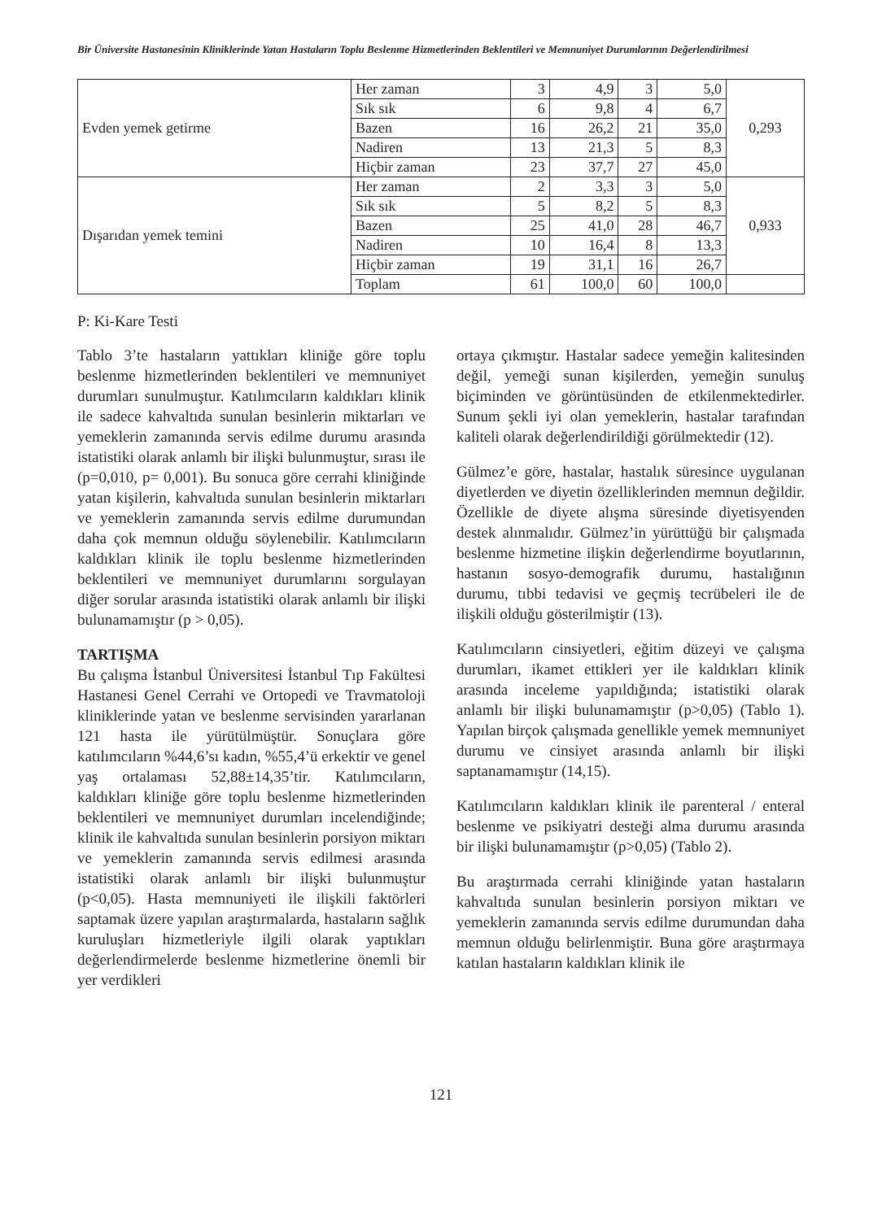Bir Üniversite Hastanesinin Kliniklerinde Yatan Hastaların Toplu Beslenme Hizmetlerinden Beklentileri ve Memnuniyet Durumlarının Değerlendirilmesi
| Evden yemek getirme | Her zaman | 3 | 4,9 | 3 | 5,0 | 0,293 |
| | Sık sık | 6 | 9,8 | 4 | 6,7 | |
| | Bazen | 16 | 26,2 | 21 | 35,0 | |
| | Nadiren | 13 | 21,3 | 5 | 8,3 | |
| | Hiçbir zaman | 23 | 37,7 | 27 | 45,0 | |
| Dışarıdan yemek temini | Her zaman | 2 | 3,3 | 3 | 5,0 | 0,933 |
| | Sık sık | 5 | 8,2 | 5 | 8,3 | |
| | Bazen | 25 | 41,0 | 28 | 46,7 | |
| | Nadiren | 10 | 16,4 | 8 | 13,3 | |
| | Hiçbir zaman | 19 | 31,1 | 16 | 26,7 | |
| | Toplam | 61 | 100,0 | 60 | 100,0 | |
P: Ki-Kare Testi
Tablo 3’te hastaların yattıkları kliniğe göre toplu beslenme hizmetlerinden beklentileri ve memnuniyet durumları sunulmuştur. Katılımcıların kaldıkları klinik ile sadece kahvaltıda sunulan besinlerin miktarları ve yemeklerin zamanında servis edilme durumu arasında istatistiki olarak anlamlı bir ilişki bulunmuştur, sırası ile (p=0,010, p= 0,001). Bu sonuca göre cerrahi kliniğinde yatan kişilerin, kahvaltıda sunulan besinlerin miktarları ve yemeklerin zamanında servis edilme durumundan daha çok memnun olduğu söylenebilir. Katılımcıların kaldıkları klinik ile toplu beslenme hizmetlerinden beklentileri ve memnuniyet durumlarını sorgulayan diğer sorular arasında istatistiki olarak anlamlı bir ilişki bulunamamıştır (p > 0,05).
TARTIŞMA
Bu çalışma İstanbul Üniversitesi İstanbul Tıp Fakültesi Hastanesi Genel Cerrahi ve Ortopedi ve Travmatoloji kliniklerinde yatan ve beslenme servisinden yararlanan 121 hasta ile yürütülmüştür. Sonuçlara göre katılımcıların %44,6’sı kadın, %55,4’ü erkektir ve genel yaş ortalaması 52,88±14,35’tir. Katılımcıların, kaldıkları kliniğe göre toplu beslenme hizmetlerinden beklentileri ve memnuniyet durumları incelendiğinde; klinik ile kahvaltıda sunulan besinlerin porsiyon miktarı ve yemeklerin zamanında servis edilmesi arasında istatistiki olarak anlamlı bir ilişki bulunmuştur (p<0,05). Hasta memnuniyeti ile ilişkili faktörleri saptamak üzere yapılan araştırmalarda, hastaların sağlık kuruluşları hizmetleriyle ilgili olarak yaptıkları değerlendirmelerde beslenme hizmetlerine önemli bir yer verdikleri
ortaya çıkmıştır. Hastalar sadece yemeğin kalitesinden değil, yemeği sunan kişilerden, yemeğin sunuluş biçiminden ve görüntüsünden de etkilenmektedirler. Sunum şekli iyi olan yemeklerin, hastalar tarafından kaliteli olarak değerlendirildiği görülmektedir (12).
Gülmez’e göre, hastalar, hastalık süresince uygulanan diyetlerden ve diyetin özelliklerinden memnun değildir. Özellikle de diyete alışma süresinde diyetisyenden destek alınmalıdır. Gülmez’in yürüttüğü bir çalışmada beslenme hizmetine ilişkin değerlendirme boyutlarının, hastanın sosyo-demografik durumu, hastalığının durumu, tıbbi tedavisi ve geçmiş tecrübeleri ile de ilişkili olduğu gösterilmiştir (13).
Katılımcıların cinsiyetleri, eğitim düzeyi ve çalışma durumları, ikamet ettikleri yer ile kaldıkları klinik arasında inceleme yapıldığında; istatistiki olarak anlamlı bir ilişki bulunamamıştır (p>0,05) (Tablo 1). Yapılan birçok çalışmada genellikle yemek memnuniyet durumu ve cinsiyet arasında anlamlı bir ilişki saptanamamıştır (14,15).
Katılımcıların kaldıkları klinik ile parenteral / enteral beslenme ve psikiyatri desteği alma durumu arasında bir ilişki bulunamamıştır (p>0,05) (Tablo 2).
Bu araştırmada cerrahi kliniğinde yatan hastaların kahvaltıda sunulan besinlerin porsiyon miktarı ve yemeklerin zamanında servis edilme durumundan daha memnun olduğu belirlenmiştir. Buna göre araştırmaya katılan hastaların kaldıkları klinik ile
121